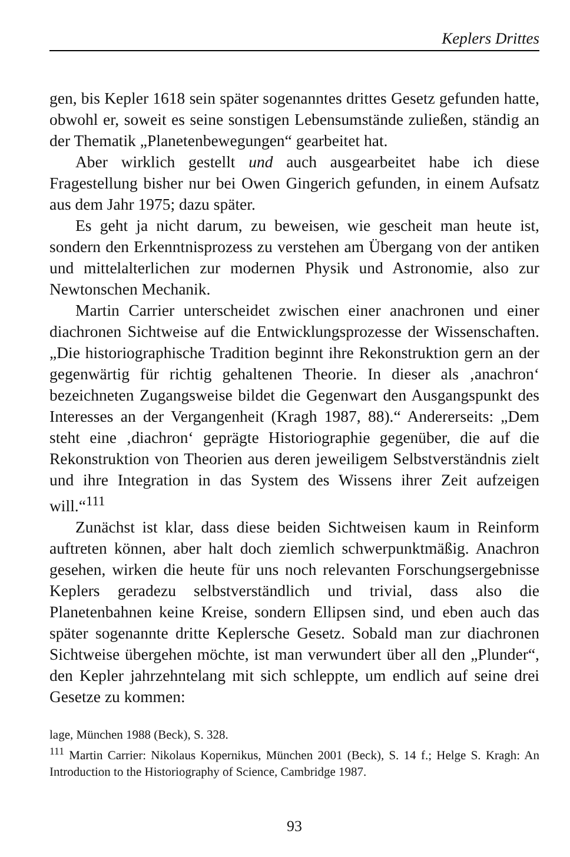Keplers Drittes
gen, bis Kepler 1618 sein später sogenanntes drittes Gesetz gefunden hatte, obwohl er, soweit es seine sonstigen Lebensumstände zuließen, ständig an der Thematik „Planetenbewegungen“ gearbeitet hat.
Aber wirklich gestellt und auch ausgearbeitet habe ich diese Fragestellung bisher nur bei Owen Gingerich gefunden, in einem Aufsatz aus dem Jahr 1975; dazu später.
Es geht ja nicht darum, zu beweisen, wie gescheit man heute ist, sondern den Erkenntnisprozess zu verstehen am Übergang von der antiken und mittelalterlichen zur modernen Physik und Astronomie, also zur Newtonschen Mechanik.
Martin Carrier unterscheidet zwischen einer anachronen und einer diachronen Sichtweise auf die Entwicklungsprozesse der Wissenschaften. „Die historiographische Tradition beginnt ihre Rekonstruktion gern an der gegenwärtig für richtig gehaltenen Theorie. In dieser als ‚anachron‘ bezeichneten Zugangsweise bildet die Gegenwart den Ausgangspunkt des Interesses an der Vergangenheit (Kragh 1987, 88).“ Andererseits: „Dem steht eine ‚diachron‘ geprägte Historiographie gegenüber, die auf die Rekonstruktion von Theorien aus deren jeweiligem Selbstverständnis zielt und ihre Integration in das System des Wissens ihrer Zeit aufzeigen will.“<sup>111</sup>
Zunächst ist klar, dass diese beiden Sichtweisen kaum in Reinform auftreten können, aber halt doch ziemlich schwerpunktmäßig. Anachron gesehen, wirken die heute für uns noch relevanten Forschungsergebnisse Keplers geradezu selbstverständlich und trivial, dass also die Planetenbahnen keine Kreise, sondern Ellipsen sind, und eben auch das später sogenannte dritte Keplersche Gesetz. Sobald man zur diachronen Sichtweise übergehen möchte, ist man verwundert über all den „Plunder“, den Kepler jahrzehntelang mit sich schleppte, um endlich auf seine drei Gesetze zu kommen:
lage, München 1988 (Beck), S. 328.
<sup>111</sup> Martin Carrier: Nikolaus Kopernikus, München 2001 (Beck), S. 14 f.; Helge S. Kragh: An Introduction to the Historiography of Science, Cambridge 1987.
93